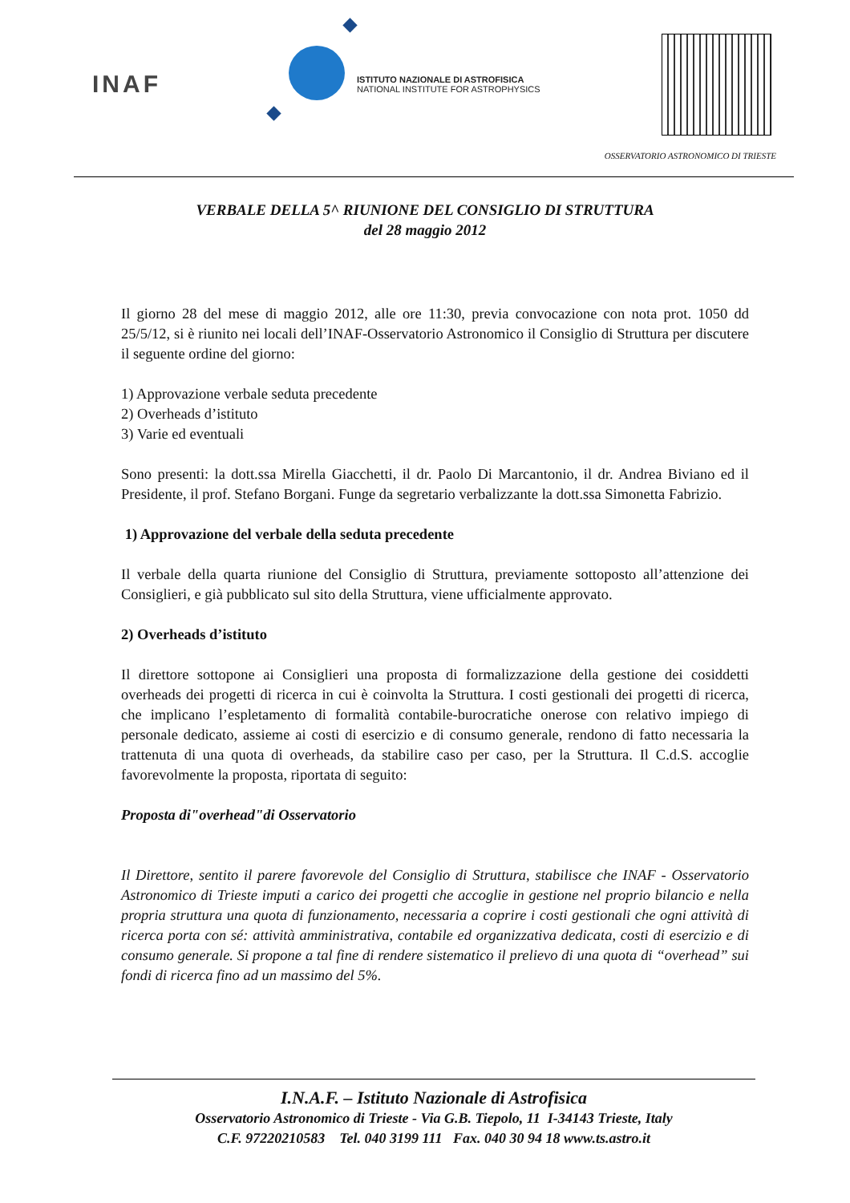INAF
ISTITUTO NAZIONALE DI ASTROFISICA
NATIONAL INSTITUTE FOR ASTROPHYSICS
OSSERVATORIO ASTRONOMICO DI TRIESTE
VERBALE DELLA 5^ RIUNIONE DEL CONSIGLIO DI STRUTTURA
del 28 maggio 2012
Il giorno 28 del mese di maggio 2012, alle ore 11:30, previa convocazione con nota prot. 1050 dd 25/5/12, si è riunito nei locali dell’INAF-Osservatorio Astronomico il Consiglio di Struttura per discutere il seguente ordine del giorno:
1) Approvazione verbale seduta precedente
2) Overheads d’istituto
3) Varie ed eventuali
Sono presenti: la dott.ssa Mirella Giacchetti, il dr. Paolo Di Marcantonio, il dr. Andrea Biviano ed il Presidente, il prof. Stefano Borgani. Funge da segretario verbalizzante la dott.ssa Simonetta Fabrizio.
1) Approvazione del verbale della seduta precedente
Il verbale della quarta riunione del Consiglio di Struttura, previamente sottoposto all’attenzione dei Consiglieri, e già pubblicato sul sito della Struttura, viene ufficialmente approvato.
2) Overheads d’istituto
Il direttore sottopone ai Consiglieri una proposta di formalizzazione della gestione dei cosiddetti overheads dei progetti di ricerca in cui è coinvolta la Struttura. I costi gestionali dei progetti di ricerca, che implicano l’espletamento di formalità contabile-burocratiche onerose con relativo impiego di personale dedicato, assieme ai costi di esercizio e di consumo generale, rendono di fatto necessaria la trattenuta di una quota di overheads, da stabilire caso per caso, per la Struttura. Il C.d.S. accoglie favorevolmente la proposta, riportata di seguito:
Proposta di"overhead"di Osservatorio
Il Direttore, sentito il parere favorevole del Consiglio di Struttura, stabilisce che INAF - Osservatorio Astronomico di Trieste imputi a carico dei progetti che accoglie in gestione nel proprio bilancio e nella propria struttura una quota di funzionamento, necessaria a coprire i costi gestionali che ogni attività di ricerca porta con sé: attività amministrativa, contabile ed organizzativa dedicata, costi di esercizio e di consumo generale. Si propone a tal fine di rendere sistematico il prelievo di una quota di “overhead” sui fondi di ricerca fino ad un massimo del 5%.
I.N.A.F. – Istituto Nazionale di Astrofisica
Osservatorio Astronomico di Trieste - Via G.B. Tiepolo, 11 I-34143 Trieste, Italy
C.F. 97220210583 Tel. 040 3199 111 Fax. 040 30 94 18 www.ts.astro.it